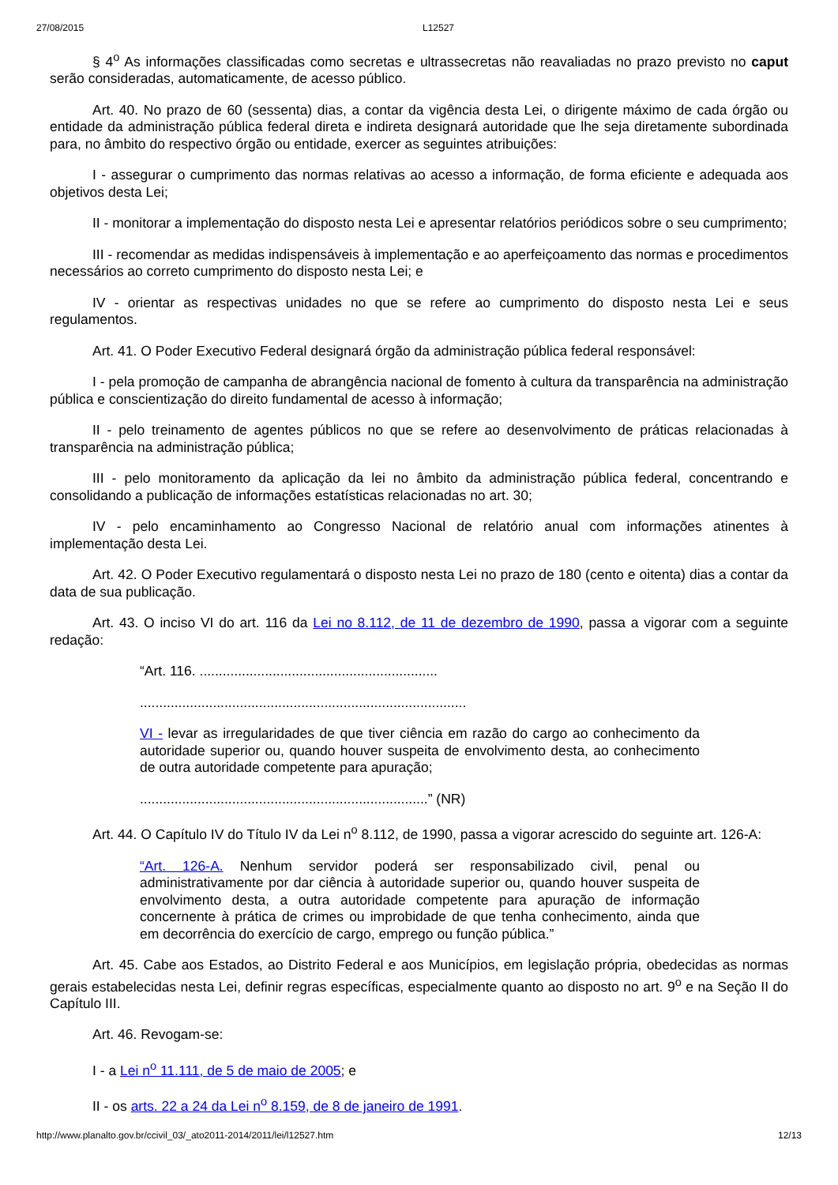27/08/2015 L12527
§ 4<sup>o</sup> As informações classificadas como secretas e ultrassecretas não reavaliadas no prazo previsto no caput serão consideradas, automaticamente, de acesso público.
Art. 40. No prazo de 60 (sessenta) dias, a contar da vigência desta Lei, o dirigente máximo de cada órgão ou entidade da administração pública federal direta e indireta designará autoridade que lhe seja diretamente subordinada para, no âmbito do respectivo órgão ou entidade, exercer as seguintes atribuições:
I - assegurar o cumprimento das normas relativas ao acesso a informação, de forma eficiente e adequada aos objetivos desta Lei;
II - monitorar a implementação do disposto nesta Lei e apresentar relatórios periódicos sobre o seu cumprimento;
III - recomendar as medidas indispensáveis à implementação e ao aperfeiçoamento das normas e procedimentos necessários ao correto cumprimento do disposto nesta Lei; e
IV - orientar as respectivas unidades no que se refere ao cumprimento do disposto nesta Lei e seus regulamentos.
Art. 41. O Poder Executivo Federal designará órgão da administração pública federal responsável:
I - pela promoção de campanha de abrangência nacional de fomento à cultura da transparência na administração pública e conscientização do direito fundamental de acesso à informação;
II - pelo treinamento de agentes públicos no que se refere ao desenvolvimento de práticas relacionadas à transparência na administração pública;
III - pelo monitoramento da aplicação da lei no âmbito da administração pública federal, concentrando e consolidando a publicação de informações estatísticas relacionadas no art. 30;
IV - pelo encaminhamento ao Congresso Nacional de relatório anual com informações atinentes à implementação desta Lei.
Art. 42. O Poder Executivo regulamentará o disposto nesta Lei no prazo de 180 (cento e oitenta) dias a contar da data de sua publicação.
Art. 43. O inciso VI do art. 116 da Lei no 8.112, de 11 de dezembro de 1990, passa a vigorar com a seguinte redação:
“Art. 116. ..............................................................
.....................................................................................
VI - levar as irregularidades de que tiver ciência em razão do cargo ao conhecimento da autoridade superior ou, quando houver suspeita de envolvimento desta, ao conhecimento de outra autoridade competente para apuração;
...........................................................................” (NR)
Art. 44. O Capítulo IV do Título IV da Lei n<sup>o</sup> 8.112, de 1990, passa a vigorar acrescido do seguinte art. 126-A:
“Art. 126-A. Nenhum servidor poderá ser responsabilizado civil, penal ou administrativamente por dar ciência à autoridade superior ou, quando houver suspeita de envolvimento desta, a outra autoridade competente para apuração de informação concernente à prática de crimes ou improbidade de que tenha conhecimento, ainda que em decorrência do exercício de cargo, emprego ou função pública.”
Art. 45. Cabe aos Estados, ao Distrito Federal e aos Municípios, em legislação própria, obedecidas as normas gerais estabelecidas nesta Lei, definir regras específicas, especialmente quanto ao disposto no art. 9<sup>o</sup> e na Seção II do Capítulo III.
Art. 46. Revogam-se:
I - a Lei n<sup>o</sup> 11.111, de 5 de maio de 2005; e
II - os arts. 22 a 24 da Lei n<sup>o</sup> 8.159, de 8 de janeiro de 1991.
http://www.planalto.gov.br/ccivil_03/_ato2011-2014/2011/lei/l12527.htm 12/13